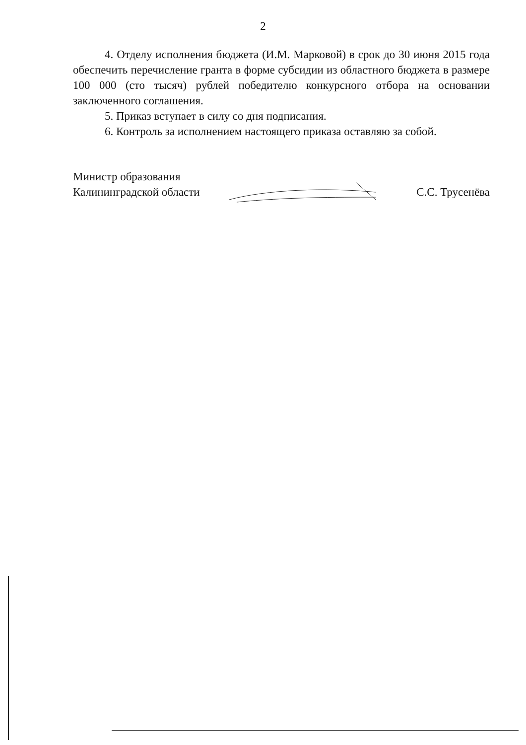2
4. Отделу исполнения бюджета (И.М. Марковой) в срок до 30 июня 2015 года обеспечить перечисление гранта в форме субсидии из областного бюджета в размере 100 000 (сто тысяч) рублей победителю конкурсного отбора на основании заключенного соглашения.
5. Приказ вступает в силу со дня подписания.
6. Контроль за исполнением настоящего приказа оставляю за собой.
Министр образования
Калининградской области
С.С. Трусенёва